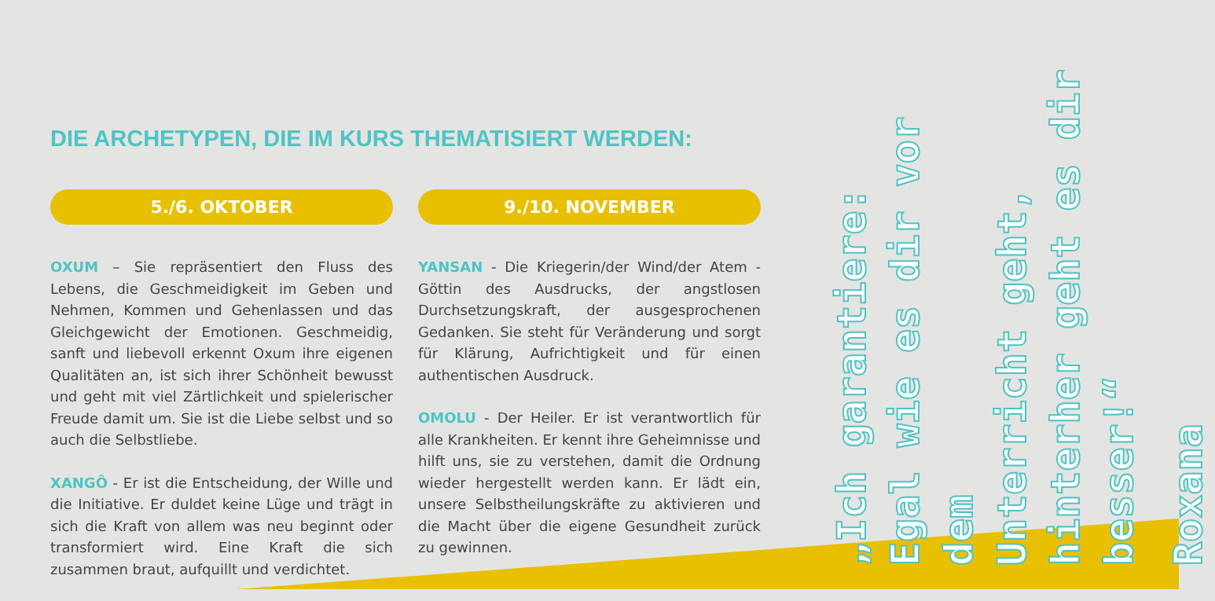DIE ARCHETYPEN, DIE IM KURS THEMATISIERT WERDEN:
5./6. OKTOBER
OXUM – Sie repräsentiert den Fluss des Lebens, die Geschmeidigkeit im Geben und Nehmen, Kommen und Gehenlassen und das Gleichgewicht der Emotionen. Geschmeidig, sanft und liebevoll erkennt Oxum ihre eigenen Qualitäten an, ist sich ihrer Schönheit bewusst und geht mit viel Zärtlichkeit und spielerischer Freude damit um. Sie ist die Liebe selbst und so auch die Selbstliebe.
XANGÔ - Er ist die Entscheidung, der Wille und die Initiative. Er duldet keine Lüge und trägt in sich die Kraft von allem was neu beginnt oder transformiert wird. Eine Kraft die sich zusammen braut, aufquillt und verdichtet.
9./10. NOVEMBER
YANSAN - Die Kriegerin/der Wind/der Atem - Göttin des Ausdrucks, der angstlosen Durchsetzungskraft, der ausgesprochenen Gedanken. Sie steht für Veränderung und sorgt für Klärung, Aufrichtigkeit und für einen authentischen Ausdruck.
OMOLU - Der Heiler. Er ist verantwortlich für alle Krankheiten. Er kennt ihre Geheimnisse und hilft uns, sie zu verstehen, damit die Ordnung wieder hergestellt werden kann. Er lädt ein, unsere Selbstheilungskräfte zu aktivieren und die Macht über die eigene Gesundheit zurück zu gewinnen.
„Ich garantiere:
Egal wie es dir vor dem
Unterricht geht,
hinterher geht es dir
besser!“
Roxana